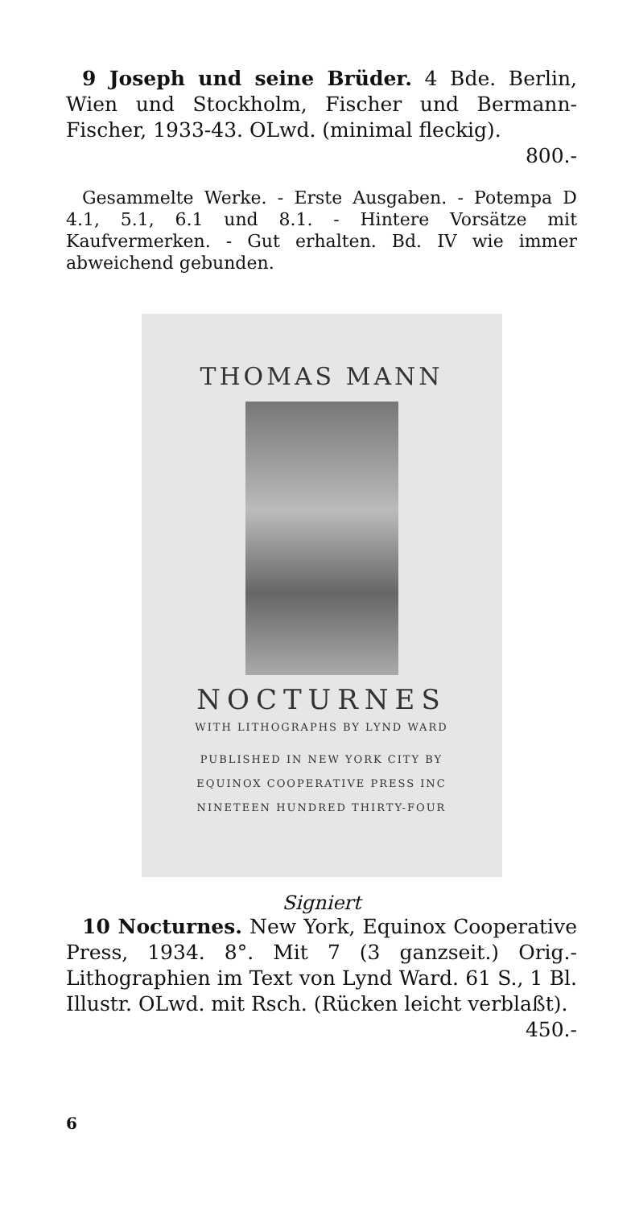9 Joseph und seine Brüder. 4 Bde. Berlin, Wien und Stockholm, Fischer und Bermann-Fischer, 1933-43. OLwd. (minimal fleckig).
800.-
Gesammelte Werke. - Erste Ausgaben. - Potempa D 4.1, 5.1, 6.1 und 8.1. - Hintere Vorsätze mit Kaufvermerken. - Gut erhalten. Bd. IV wie immer abweichend gebunden.
THOMAS MANN
NOCTURNES
WITH LITHOGRAPHS BY LYND WARD
PUBLISHED IN NEW YORK CITY BY
EQUINOX COOPERATIVE PRESS INC
NINETEEN HUNDRED THIRTY-FOUR
Signiert
10 Nocturnes. New York, Equinox Cooperative Press, 1934. 8°. Mit 7 (3 ganzseit.) Orig.-Lithographien im Text von Lynd Ward. 61 S., 1 Bl. Illustr. OLwd. mit Rsch. (Rücken leicht verblaßt). 450.-
6